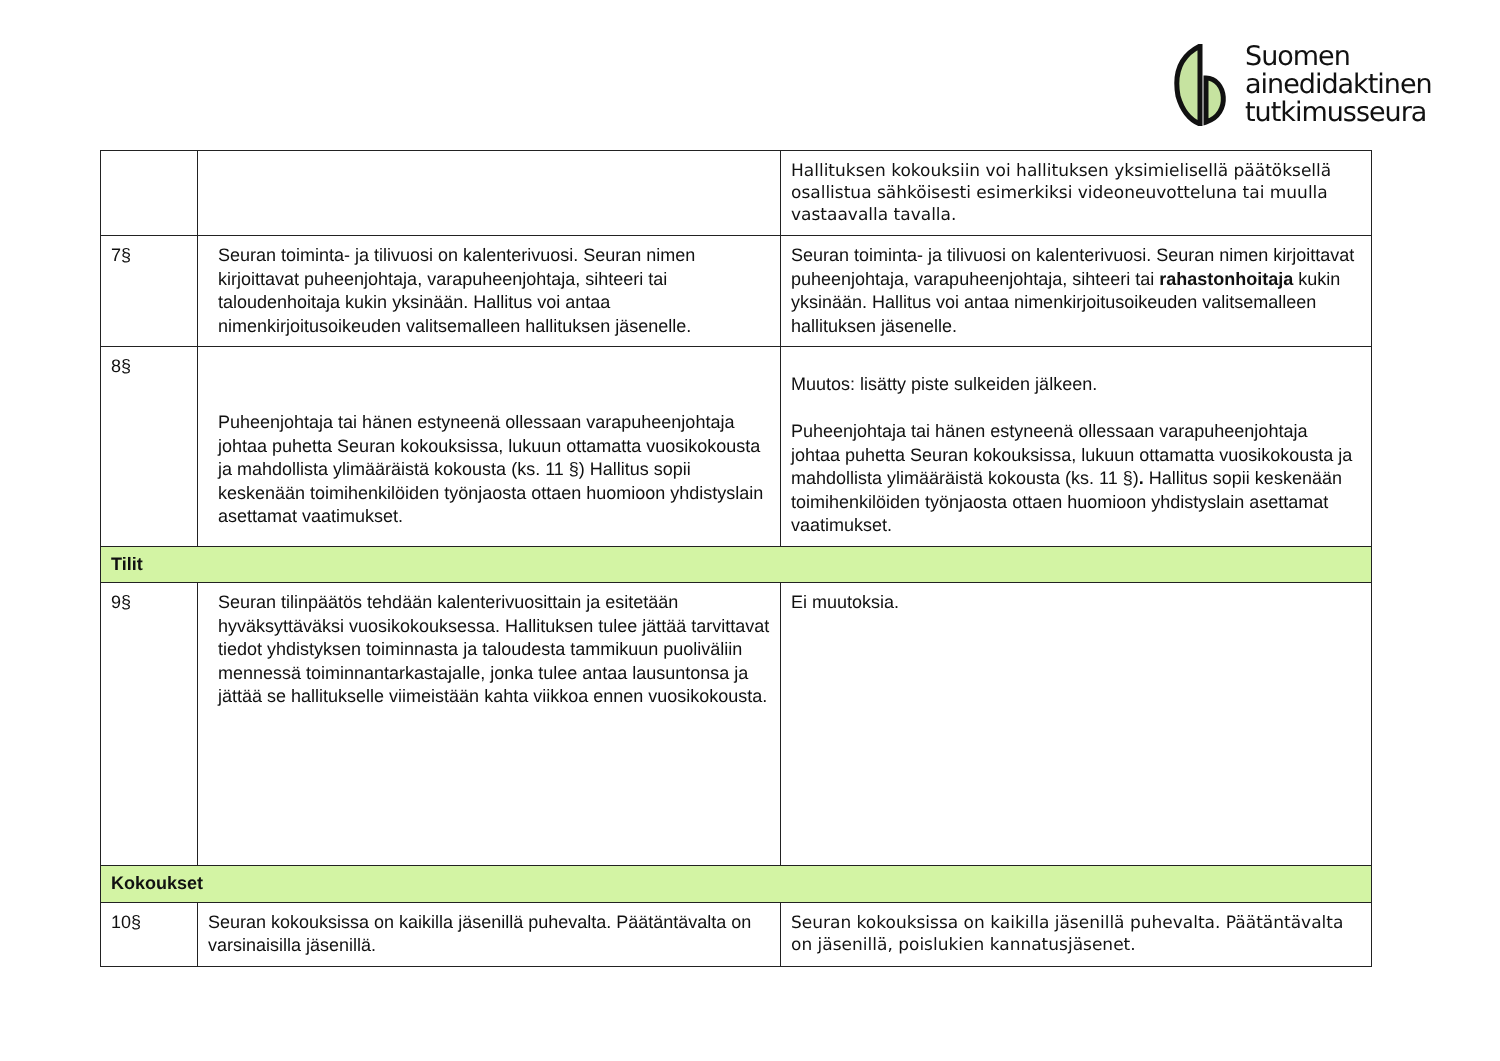Suomen
ainedidaktinen
tutkimusseura
| | | Hallituksen kokouksiin voi hallituksen yksimielisellä päätöksellä osallistua sähköisesti esimerkiksi videoneuvotteluna tai muulla vastaavalla tavalla. |
| 7§ | Seuran toiminta- ja tilivuosi on kalenterivuosi. Seuran nimen kirjoittavat puheenjohtaja, varapuheenjohtaja, sihteeri tai taloudenhoitaja kukin yksinään. Hallitus voi antaa nimenkirjoitusoikeuden valitsemalleen hallituksen jäsenelle. | Seuran toiminta- ja tilivuosi on kalenterivuosi. Seuran nimen kirjoittavat puheenjohtaja, varapuheenjohtaja, sihteeri tai rahastonhoitaja kukin yksinään. Hallitus voi antaa nimenkirjoitusoikeuden valitsemalleen hallituksen jäsenelle. |
| 8§ | Puheenjohtaja tai hänen estyneenä ollessaan varapuheenjohtaja johtaa puhetta Seuran kokouksissa, lukuun ottamatta vuosikokousta ja mahdollista ylimääräistä kokousta (ks. 11 §) Hallitus sopii keskenään toimihenkilöiden työnjaosta ottaen huomioon yhdistyslain asettamat vaatimukset. | Muutos: lisätty piste sulkeiden jälkeen. Puheenjohtaja tai hänen estyneenä ollessaan varapuheenjohtaja johtaa puhetta Seuran kokouksissa, lukuun ottamatta vuosikokousta ja mahdollista ylimääräistä kokousta (ks. 11 §) . Hallitus sopii keskenään toimihenkilöiden työnjaosta ottaen huomioon yhdistyslain asettamat vaatimukset. |
| Tilit | | |
| 9§ | Seuran tilinpäätös tehdään kalenterivuosittain ja esitetään hyväksyttäväksi vuosikokouksessa. Hallituksen tulee jättää tarvittavat tiedot yhdistyksen toiminnasta ja taloudesta tammikuun puoliväliin mennessä toiminnantarkastajalle, jonka tulee antaa lausuntonsa ja jättää se hallitukselle viimeistään kahta viikkoa ennen vuosikokousta. | Ei muutoksia. |
| Kokoukset | | |
| 10§ | Seuran kokouksissa on kaikilla jäsenillä puhevalta. Päätäntävalta on varsinaisilla jäsenillä. | Seuran kokouksissa on kaikilla jäsenillä puhevalta. Päätäntävalta on jäsenillä, poislukien kannatusjäsenet. |